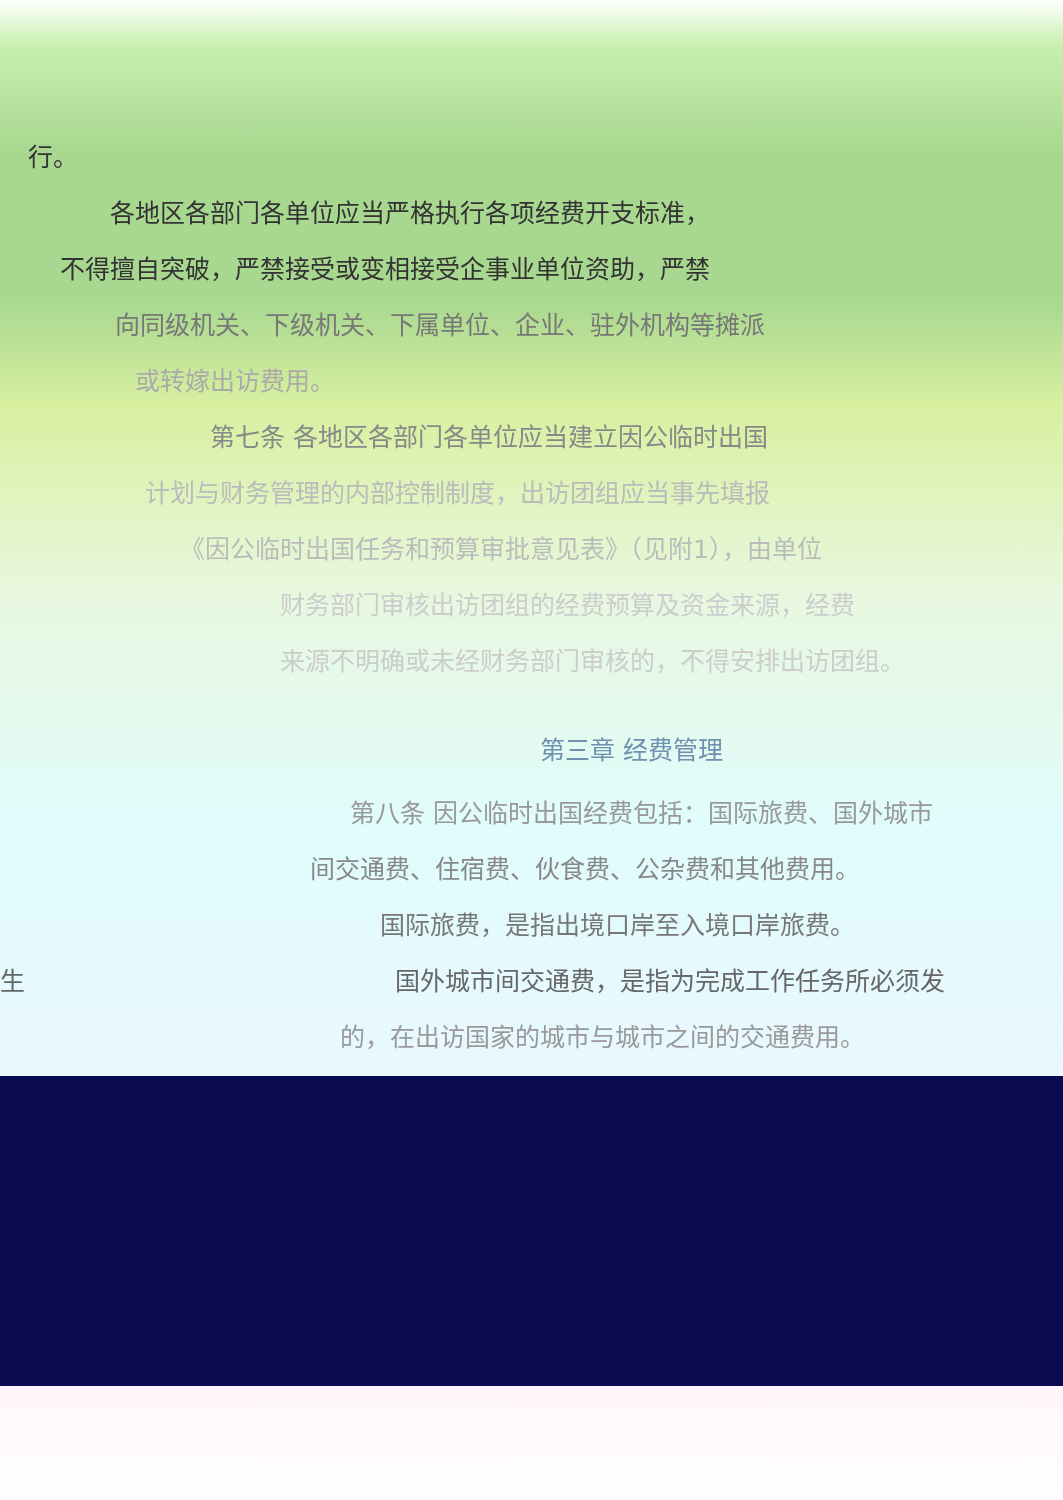行。
各地区各部门各单位应当严格执行各项经费开支标准，
不得擅自突破，严禁接受或变相接受企事业单位资助，严禁
向同级机关、下级机关、下属单位、企业、驻外机构等摊派
或转嫁出访费用。
第七条 各地区各部门各单位应当建立因公临时出国
计划与财务管理的内部控制制度，出访团组应当事先填报
《因公临时出国任务和预算审批意见表》（见附1），由单位
财务部门审核出访团组的经费预算及资金来源，经费
来源不明确或未经财务部门审核的，不得安排出访团组。
第三章 经费管理
第八条 因公临时出国经费包括：国际旅费、国外城市
间交通费、住宿费、伙食费、公杂费和其他费用。
国际旅费，是指出境口岸至入境口岸旅费。
生 国外城市间交通费，是指为完成工作任务所必须发
的，在出访国家的城市与城市之间的交通费用。